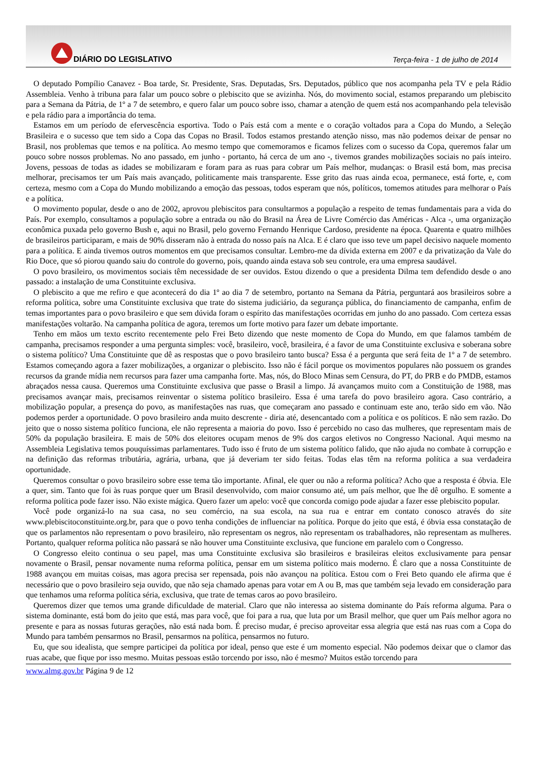DIÁRIO DO LEGISLATIVO
Terça-feira - 1 de julho de 2014
O deputado Pompílio Canavez - Boa tarde, Sr. Presidente, Sras. Deputadas, Srs. Deputados, público que nos acompanha pela TV e pela Rádio Assembleia. Venho à tribuna para falar um pouco sobre o plebiscito que se avizinha. Nós, do movimento social, estamos preparando um plebiscito para a Semana da Pátria, de 1º a 7 de setembro, e quero falar um pouco sobre isso, chamar a atenção de quem está nos acompanhando pela televisão e pela rádio para a importância do tema.
Estamos em um período de efervescência esportiva. Todo o País está com a mente e o coração voltados para a Copa do Mundo, a Seleção Brasileira e o sucesso que tem sido a Copa das Copas no Brasil. Todos estamos prestando atenção nisso, mas não podemos deixar de pensar no Brasil, nos problemas que temos e na política. Ao mesmo tempo que comemoramos e ficamos felizes com o sucesso da Copa, queremos falar um pouco sobre nossos problemas. No ano passado, em junho - portanto, há cerca de um ano -, tivemos grandes mobilizações sociais no país inteiro. Jovens, pessoas de todas as idades se mobilizaram e foram para as ruas para cobrar um País melhor, mudanças: o Brasil está bom, mas precisa melhorar, precisamos ter um País mais avançado, politicamente mais transparente. Esse grito das ruas ainda ecoa, permanece, está forte, e, com certeza, mesmo com a Copa do Mundo mobilizando a emoção das pessoas, todos esperam que nós, políticos, tomemos atitudes para melhorar o País e a política.
O movimento popular, desde o ano de 2002, aprovou plebiscitos para consultarmos a população a respeito de temas fundamentais para a vida do País. Por exemplo, consultamos a população sobre a entrada ou não do Brasil na Área de Livre Comércio das Américas - Alca -, uma organização econômica puxada pelo governo Bush e, aqui no Brasil, pelo governo Fernando Henrique Cardoso, presidente na época. Quarenta e quatro milhões de brasileiros participaram, e mais de 90% disseram não à entrada do nosso país na Alca. E é claro que isso teve um papel decisivo naquele momento para a política. E ainda tivemos outros momentos em que precisamos consultar. Lembro-me da dívida externa em 2007 e da privatização da Vale do Rio Doce, que só piorou quando saiu do controle do governo, pois, quando ainda estava sob seu controle, era uma empresa saudável.
O povo brasileiro, os movimentos sociais têm necessidade de ser ouvidos. Estou dizendo o que a presidenta Dilma tem defendido desde o ano passado: a instalação de uma Constituinte exclusiva.
O plebiscito a que me refiro e que acontecerá do dia 1º ao dia 7 de setembro, portanto na Semana da Pátria, perguntará aos brasileiros sobre a reforma política, sobre uma Constituinte exclusiva que trate do sistema judiciário, da segurança pública, do financiamento de campanha, enfim de temas importantes para o povo brasileiro e que sem dúvida foram o espírito das manifestações ocorridas em junho do ano passado. Com certeza essas manifestações voltarão. Na campanha política de agora, teremos um forte motivo para fazer um debate importante.
Tenho em mãos um texto escrito recentemente pelo Frei Beto dizendo que neste momento de Copa do Mundo, em que falamos também de campanha, precisamos responder a uma pergunta simples: você, brasileiro, você, brasileira, é a favor de uma Constituinte exclusiva e soberana sobre o sistema político? Uma Constituinte que dê as respostas que o povo brasileiro tanto busca? Essa é a pergunta que será feita de 1º a 7 de setembro. Estamos começando agora a fazer mobilizações, a organizar o plebiscito. Isso não é fácil porque os movimentos populares não possuem os grandes recursos da grande mídia nem recursos para fazer uma campanha forte. Mas, nós, do Bloco Minas sem Censura, do PT, do PRB e do PMDB, estamos abraçados nessa causa. Queremos uma Constituinte exclusiva que passe o Brasil a limpo. Já avançamos muito com a Constituição de 1988, mas precisamos avançar mais, precisamos reinventar o sistema político brasileiro. Essa é uma tarefa do povo brasileiro agora. Caso contrário, a mobilização popular, a presença do povo, as manifestações nas ruas, que começaram ano passado e continuam este ano, terão sido em vão. Não podemos perder a oportunidade. O povo brasileiro anda muito descrente - diria até, desencantado com a política e os políticos. E não sem razão. Do jeito que o nosso sistema político funciona, ele não representa a maioria do povo. Isso é percebido no caso das mulheres, que representam mais de 50% da população brasileira. E mais de 50% dos eleitores ocupam menos de 9% dos cargos eletivos no Congresso Nacional. Aqui mesmo na Assembleia Legislativa temos pouquíssimas parlamentares. Tudo isso é fruto de um sistema político falido, que não ajuda no combate à corrupção e na definição das reformas tributária, agrária, urbana, que já deveriam ter sido feitas. Todas elas têm na reforma política a sua verdadeira oportunidade.
Queremos consultar o povo brasileiro sobre esse tema tão importante. Afinal, ele quer ou não a reforma política? Acho que a resposta é óbvia. Ele a quer, sim. Tanto que foi às ruas porque quer um Brasil desenvolvido, com maior consumo até, um país melhor, que lhe dê orgulho. E somente a reforma política pode fazer isso. Não existe mágica. Quero fazer um apelo: você que concorda comigo pode ajudar a fazer esse plebiscito popular.
Você pode organizá-lo na sua casa, no seu comércio, na sua escola, na sua rua e entrar em contato conosco através do site www.plebiscitoconstituinte.org.br, para que o povo tenha condições de influenciar na política. Porque do jeito que está, é óbvia essa constatação de que os parlamentos não representam o povo brasileiro, não representam os negros, não representam os trabalhadores, não representam as mulheres. Portanto, qualquer reforma política não passará se não houver uma Constituinte exclusiva, que funcione em paralelo com o Congresso.
O Congresso eleito continua o seu papel, mas uma Constituinte exclusiva são brasileiros e brasileiras eleitos exclusivamente para pensar novamente o Brasil, pensar novamente numa reforma política, pensar em um sistema político mais moderno. É claro que a nossa Constituinte de 1988 avançou em muitas coisas, mas agora precisa ser repensada, pois não avançou na política. Estou com o Frei Beto quando ele afirma que é necessário que o povo brasileiro seja ouvido, que não seja chamado apenas para votar em A ou B, mas que também seja levado em consideração para que tenhamos uma reforma política séria, exclusiva, que trate de temas caros ao povo brasileiro.
Queremos dizer que temos uma grande dificuldade de material. Claro que não interessa ao sistema dominante do País reforma alguma. Para o sistema dominante, está bom do jeito que está, mas para você, que foi para a rua, que luta por um Brasil melhor, que quer um País melhor agora no presente e para as nossas futuras gerações, não está nada bom. É preciso mudar, é preciso aproveitar essa alegria que está nas ruas com a Copa do Mundo para também pensarmos no Brasil, pensarmos na política, pensarmos no futuro.
Eu, que sou idealista, que sempre participei da política por ideal, penso que este é um momento especial. Não podemos deixar que o clamor das ruas acabe, que fique por isso mesmo. Muitas pessoas estão torcendo por isso, não é mesmo? Muitos estão torcendo para
www.almg.gov.br Página 9 de 12